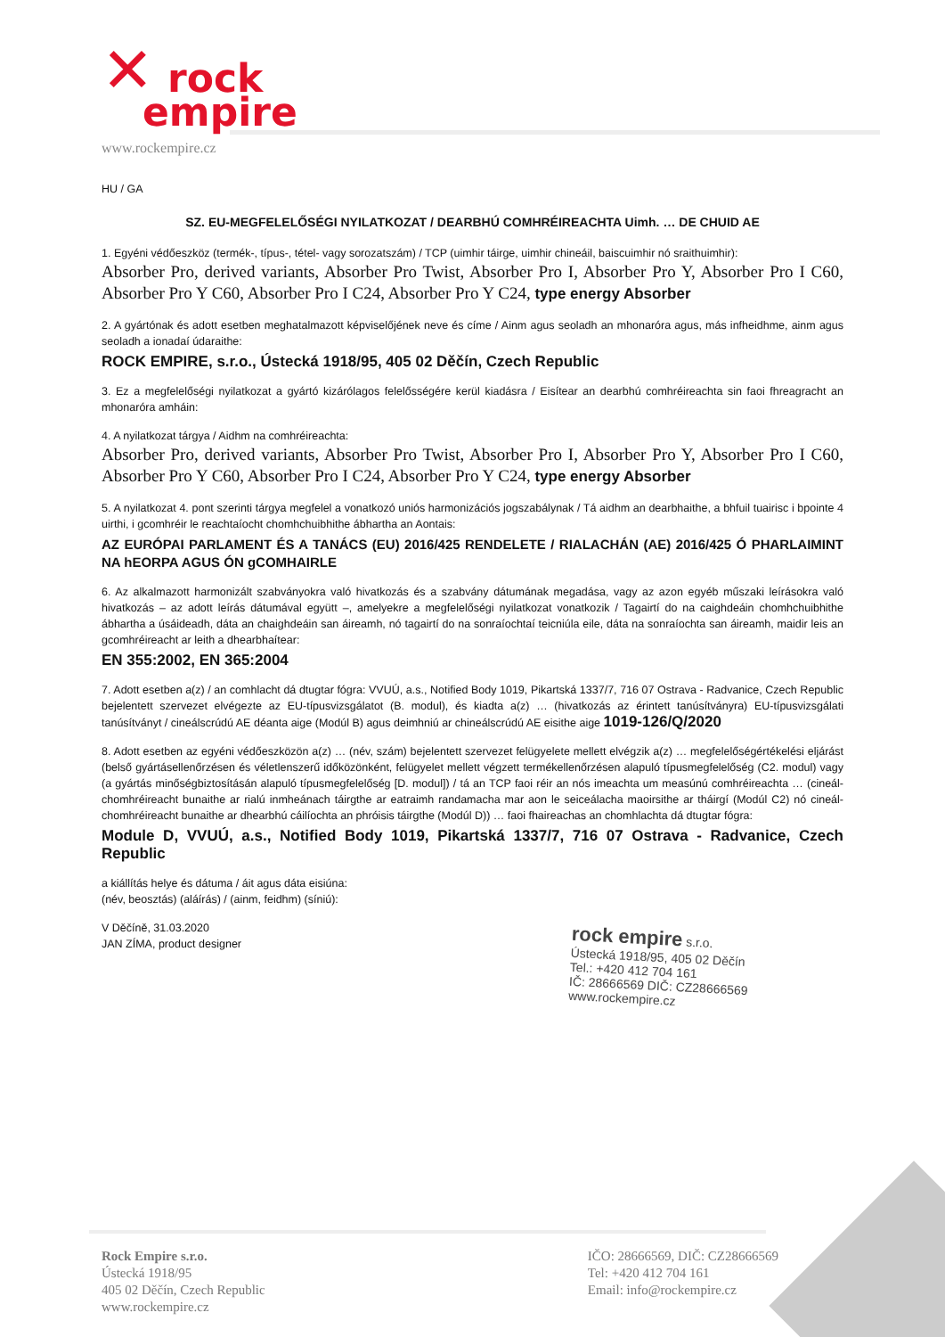✕ rock
empire
www.rockempire.cz
HU / GA
SZ. EU-MEGFELELŐSÉGI NYILATKOZAT / DEARBHÚ COMHRÉIREACHTA Uimh. … DE CHUID AE
1. Egyéni védőeszköz (termék-, típus-, tétel- vagy sorozatszám) / TCP (uimhir táirge, uimhir chineáil, baiscuimhir nó sraithuimhir):
Absorber Pro, derived variants, Absorber Pro Twist, Absorber Pro I, Absorber Pro Y, Absorber Pro I C60, Absorber Pro Y C60, Absorber Pro I C24, Absorber Pro Y C24, type energy Absorber
2. A gyártónak és adott esetben meghatalmazott képviselőjének neve és címe / Ainm agus seoladh an mhonaróra agus, más infheidhme, ainm agus seoladh a ionadaí údaraithe:
ROCK EMPIRE, s.r.o., Ústecká 1918/95, 405 02 Děčín, Czech Republic
3. Ez a megfelelőségi nyilatkozat a gyártó kizárólagos felelősségére kerül kiadásra / Eisítear an dearbhú comhréireachta sin faoi fhreagracht an mhonaróra amháin:
4. A nyilatkozat tárgya / Aidhm na comhréireachta:
Absorber Pro, derived variants, Absorber Pro Twist, Absorber Pro I, Absorber Pro Y, Absorber Pro I C60, Absorber Pro Y C60, Absorber Pro I C24, Absorber Pro Y C24, type energy Absorber
5. A nyilatkozat 4. pont szerinti tárgya megfelel a vonatkozó uniós harmonizációs jogszabálynak / Tá aidhm an dearbhaithe, a bhfuil tuairisc i bpointe 4 uirthi, i gcomhréir le reachtaíocht chomhchuibhithe ábhartha an Aontais:
AZ EURÓPAI PARLAMENT ÉS A TANÁCS (EU) 2016/425 RENDELETE / RIALACHÁN (AE) 2016/425 Ó PHARLAIMINT NA hEORPA AGUS ÓN gCOMHAIRLE
6. Az alkalmazott harmonizált szabványokra való hivatkozás és a szabvány dátumának megadása, vagy az azon egyéb műszaki leírásokra való hivatkozás – az adott leírás dátumával együtt –, amelyekre a megfelelőségi nyilatkozat vonatkozik / Tagairtí do na caighdeáin chomhchuibhithe ábhartha a úsáideadh, dáta an chaighdeáin san áireamh, nó tagairtí do na sonraíochtaí teicniúla eile, dáta na sonraíochta san áireamh, maidir leis an gcomhréireacht ar leith a dhearbhaítear:
EN 355:2002, EN 365:2004
7. Adott esetben a(z) / an comhlacht dá dtugtar fógra: VVUÚ, a.s., Notified Body 1019, Pikartská 1337/7, 716 07 Ostrava - Radvanice, Czech Republic bejelentett szervezet elvégezte az EU-típusvizsgálatot (B. modul), és kiadta a(z) … (hivatkozás az érintett tanúsítványra) EU-típusvizsgálati tanúsítványt / cineálscrúdú AE déanta aige (Modúl B) agus deimhniú ar chineálscrúdú AE eisithe aige 1019-126/Q/2020
8. Adott esetben az egyéni védőeszközön a(z) … (név, szám) bejelentett szervezet felügyelete mellett elvégzik a(z) … megfelelőségértékelési eljárást (belső gyártásellenőrzésen és véletlenszerű időközönként, felügyelet mellett végzett termékellenőrzésen alapuló típusmegfelelőség (C2. modul) vagy (a gyártás minőségbiztosításán alapuló típusmegfelelőség [D. modul]) / tá an TCP faoi réir an nós imeachta um measúnú comhréireachta … (cineál-chomhréireacht bunaithe ar rialú inmheánach táirgthe ar eatraimh randamacha mar aon le seiceálacha maoirsithe ar tháirgí (Modúl C2) nó cineál-chomhréireacht bunaithe ar dhearbhú cáilíochta an phróisis táirgthe (Modúl D)) … faoi fhaireachas an chomhlachta dá dtugtar fógra:
Module D, VVUÚ, a.s., Notified Body 1019, Pikartská 1337/7, 716 07 Ostrava - Radvanice, Czech Republic
a kiállítás helye és dátuma / áit agus dáta eisiúna:
(név, beosztás) (aláírás) / (ainm, feidhm) (síniú):
V Děčíně, 31.03.2020
JAN ZÍMA, product designer
rock empire s.r.o.
Ústecká 1918/95, 405 02 Děčín
Tel.: +420 412 704 161
IČ: 28666569 DIČ: CZ28666569
www.rockempire.cz
Rock Empire s.r.o.
Ústecká 1918/95
405 02 Děčín, Czech Republic
www.rockempire.cz
IČO: 28666569, DIČ: CZ28666569
Tel: +420 412 704 161
Email: info@rockempire.cz